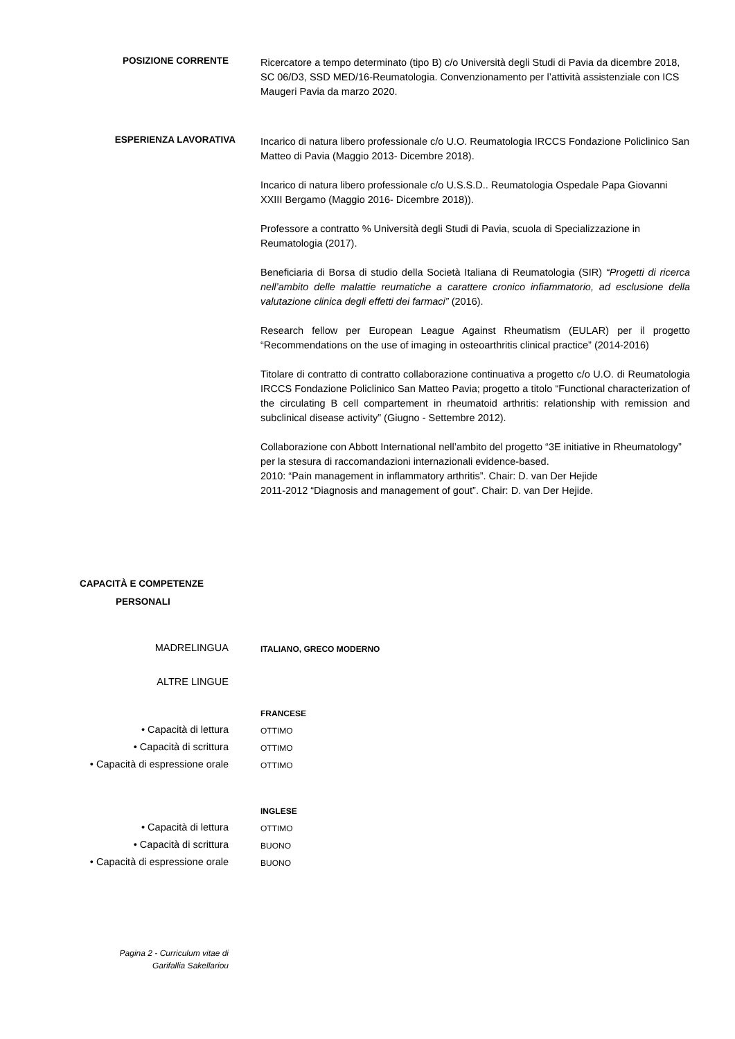POSIZIONE CORRENTE
Ricercatore a tempo determinato (tipo B) c/o Università degli Studi di Pavia da dicembre 2018, SC 06/D3, SSD MED/16-Reumatologia. Convenzionamento per l’attività assistenziale con ICS Maugeri Pavia da marzo 2020.
ESPERIENZA LAVORATIVA
Incarico di natura libero professionale c/o U.O. Reumatologia IRCCS Fondazione Policlinico San Matteo di Pavia (Maggio 2013- Dicembre 2018).
Incarico di natura libero professionale c/o U.S.S.D.. Reumatologia Ospedale Papa Giovanni XXIII Bergamo (Maggio 2016- Dicembre 2018)).
Professore a contratto % Università degli Studi di Pavia, scuola di Specializzazione in Reumatologia (2017).
Beneficiaria di Borsa di studio della Società Italiana di Reumatologia (SIR) “Progetti di ricerca nell’ambito delle malattie reumatiche a carattere cronico infiammatorio, ad esclusione della valutazione clinica degli effetti dei farmaci” (2016).
Research fellow per European League Against Rheumatism (EULAR) per il progetto “Recommendations on the use of imaging in osteoarthritis clinical practice” (2014-2016)
Titolare di contratto di contratto collaborazione continuativa a progetto c/o U.O. di Reumatologia IRCCS Fondazione Policlinico San Matteo Pavia; progetto a titolo “Functional characterization of the circulating B cell compartement in rheumatoid arthritis: relationship with remission and subclinical disease activity” (Giugno - Settembre 2012).
Collaborazione con Abbott International nell’ambito del progetto “3E initiative in Rheumatology” per la stesura di raccomandazioni internazionali evidence-based.
2010: “Pain management in inflammatory arthritis”. Chair: D. van Der Hejide
2011-2012 “Diagnosis and management of gout”. Chair: D. van Der Hejide.
CAPACITÀ E COMPETENZE
PERSONALI
MADRELINGUA
ITALIANO, GRECO MODERNO
ALTRE LINGUE
FRANCESE
• Capacità di lettura
OTTIMO
• Capacità di scrittura
OTTIMO
• Capacità di espressione orale
OTTIMO
INGLESE
• Capacità di lettura
OTTIMO
• Capacità di scrittura
BUONO
• Capacità di espressione orale
BUONO
Pagina 2 - Curriculum vitae di
Garifallia Sakellariou